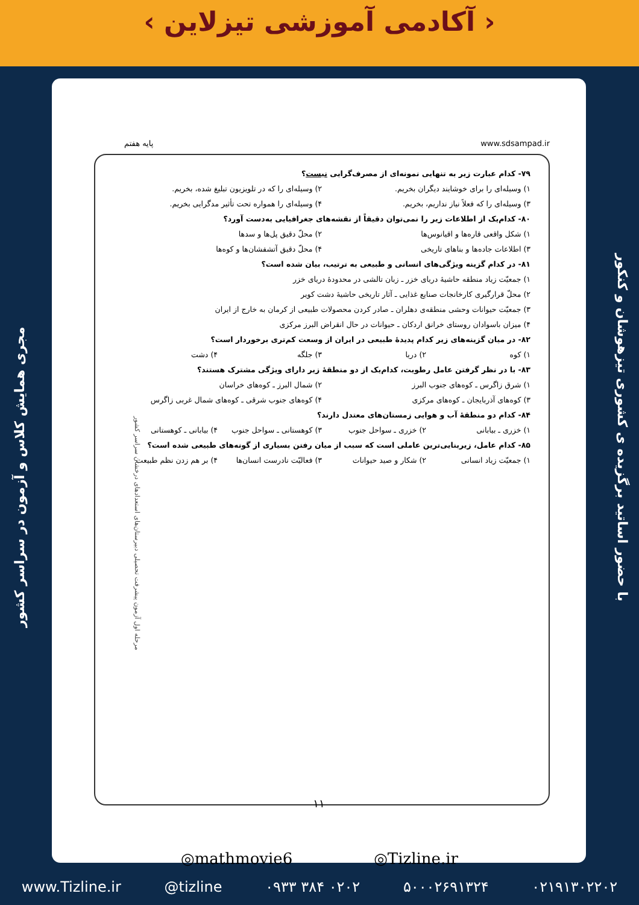‹ آکادمی آموزشی تیزلاین ›
مجری همایش کلاس و آزمون در سراسر کشور
با حضور اساتید برگزیده ی کشوری تیزهوشان و کنکور
پایه هفتم www.sdsampad.ir
۷۹- کدام عبارت زیر به تنهایی نمونه‌ای از مصرف‌گرایی نیست؟
۱) وسیله‌ای را برای خوشایند دیگران بخریم. ۲) وسیله‌ای را که در تلویزیون تبلیغ شده، بخریم. ۳) وسیله‌ای را که فعلاً نیاز نداریم، بخریم. ۴) وسیله‌ای را همواره تحت تأثیر مدگرایی بخریم.
۸۰- کدام‌یک از اطلاعات زیر را نمی‌توان دقیقاً از نقشه‌های جغرافیایی به‌دست آورد؟
۱) شکل واقعی قاره‌ها و اقیانوس‌ها ۲) محلّ دقیق پل‌ها و سدها ۳) اطلاعات جاده‌ها و بناهای تاریخی ۴) محلّ دقیق آتشفشان‌ها و کوه‌ها
۸۱- در کدام گزینه ویژگی‌های انسانی و طبیعی به ترتیب، بیان شده است؟
۱) جمعیّت زیاد منطقه حاشیهٔ دریای خزر ـ زبان تالشی در محدودهٔ دریای خزر
۲) محلّ قرارگیری کارخانجات صنایع غذایی ـ آثار تاریخی حاشیهٔ دشت کویر
۳) جمعیّت حیوانات وحشی منطقه‌ی دهلران ـ صادر کردن محصولات طبیعی از کرمان به خارج از ایران
۴) میزان باسوادان روستای خرانق اردکان ـ حیوانات در حال انقراض البرز مرکزی
۸۲- در میان گزینه‌های زیر کدام پدیدهٔ طبیعی در ایران از وسعت کم‌تری برخوردار است؟
۱) کوه ۲) دریا ۳) جلگه ۴) دشت
۸۳- با در نظر گرفتن عامل رطوبت، کدام‌یک از دو منطقهٔ زیر دارای ویژگی مشترک هستند؟
۱) شرق زاگرس ـ کوه‌های جنوب البرز ۲) شمال البرز ـ کوه‌های خراسان ۳) کوه‌های آذربایجان ـ کوه‌های مرکزی ۴) کوه‌های جنوب شرقی ـ کوه‌های شمال غربی زاگرس
۸۴- کدام دو منطقهٔ آب و هوایی زمستان‌های معتدل دارند؟
۱) خزری ـ بیابانی ۲) خزری ـ سواحل جنوب ۳) کوهستانی ـ سواحل جنوب ۴) بیابانی ـ کوهستانی
۸۵- کدام عامل، زیربنایی‌ترین عاملی است که سبب از میان رفتن بسیاری از گونه‌های طبیعی شده است؟
۱) جمعیّت زیاد انسانی ۲) شکار و صید حیوانات ۳) فعالیّت نادرست انسان‌ها ۴) بر هم زدن نظم طبیعت
۱۱
مرحله اول آزمون پیشرفت تحصیلی دبیرستان‌های استعدادهای درخشان سراسر کشور
◎mathmovie6 ◎Tizline.ir
www.Tizline.ir @tizline ۰۹۳۳ ۳۸۴ ۰۲۰۲ ۵۰۰۰۲۶۹۱۳۲۴ ۰۲۱۹۱۳۰۲۲۰۲